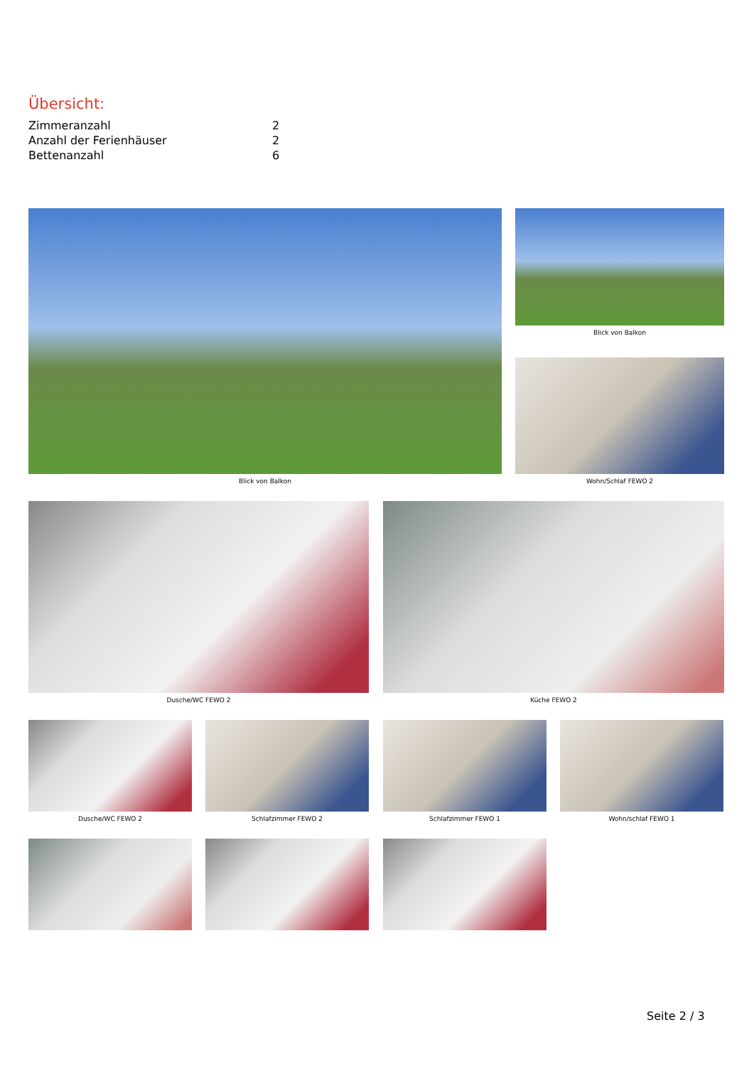Übersicht:
| Zimmeranzahl | 2 |
| Anzahl der Ferienhäuser | 2 |
| Bettenanzahl | 6 |
Blick von Balkon Blick von Balkon
Wohn/Schlaf FEWO 2
Dusche/WC FEWO 2 Küche FEWO 2
Dusche/WC FEWO 2 Schlafzimmer FEWO 2 Schlafzimmer FEWO 1 Wohn/schlaf FEWO 1
Seite 2 / 3